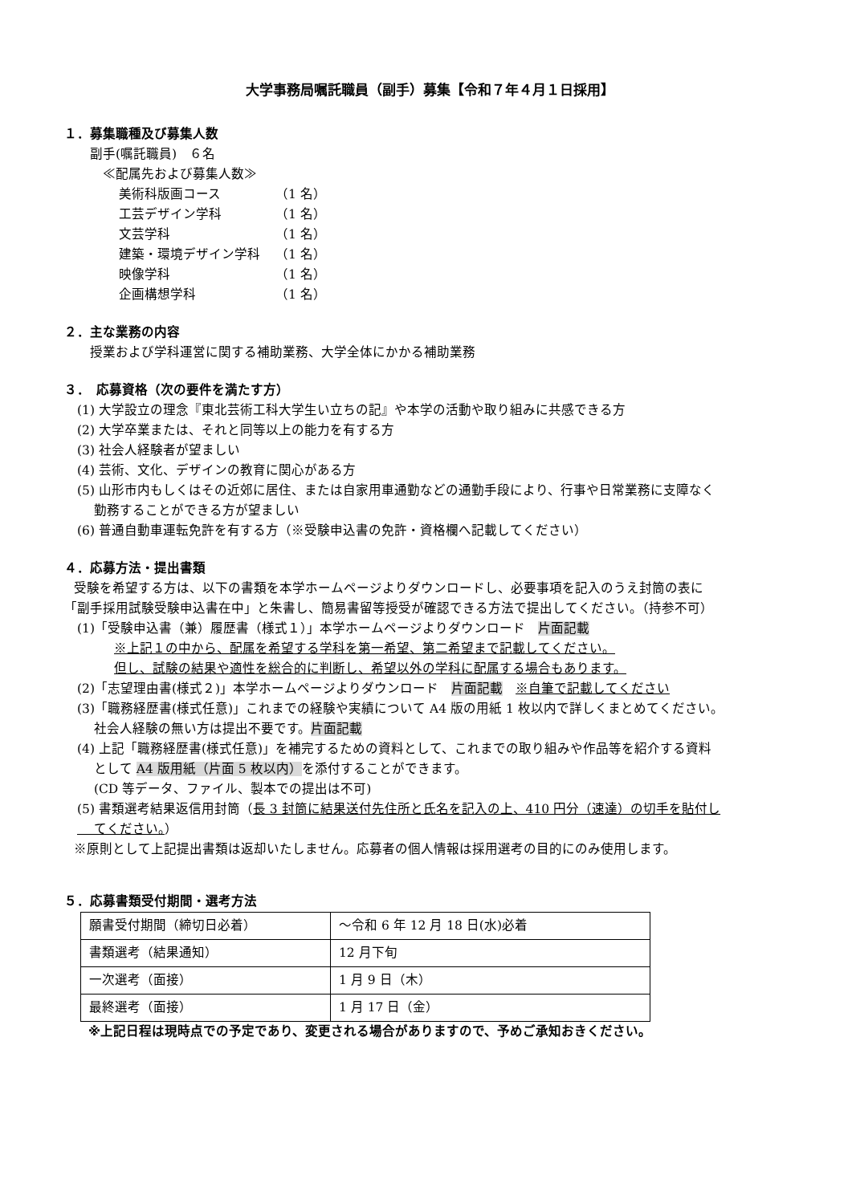大学事務局嘱託職員（副手）募集【令和７年４月１日採用】
１．募集職種及び募集人数
副手(嘱託職員)　６名
≪配属先および募集人数≫
美術科版画コース （1 名）
工芸デザイン学科 （1 名）
文芸学科 （1 名）
建築・環境デザイン学科 （1 名）
映像学科 （1 名）
企画構想学科 （1 名）
２．主な業務の内容
授業および学科運営に関する補助業務、大学全体にかかる補助業務
３．　応募資格（次の要件を満たす方）
(1) 大学設立の理念『東北芸術工科大学生い立ちの記』や本学の活動や取り組みに共感できる方
(2) 大学卒業または、それと同等以上の能力を有する方
(3) 社会人経験者が望ましい
(4) 芸術、文化、デザインの教育に関心がある方
(5) 山形市内もしくはその近郊に居住、または自家用車通勤などの通勤手段により、行事や日常業務に支障なく
　 勤務することができる方が望ましい
(6) 普通自動車運転免許を有する方（※受験申込書の免許・資格欄へ記載してください）
４．応募方法・提出書類
受験を希望する方は、以下の書類を本学ホームページよりダウンロードし、必要事項を記入のうえ封筒の表に
「副手採用試験受験申込書在中」と朱書し、簡易書留等授受が確認できる方法で提出してください。（持参不可）
(1)「受験申込書（兼）履歴書（様式１）」本学ホームページよりダウンロード　片面記載
※上記１の中から、配属を希望する学科を第一希望、第二希望まで記載してください。
但し、試験の結果や適性を総合的に判断し、希望以外の学科に配属する場合もあります。
(2)「志望理由書(様式２)」本学ホームページよりダウンロード　片面記載　※自筆で記載してください
(3)「職務経歴書(様式任意)」これまでの経験や実績について A4 版の用紙 1 枚以内で詳しくまとめてください。
　 社会人経験の無い方は提出不要です。片面記載
(4) 上記「職務経歴書(様式任意)」を補完するための資料として、これまでの取り組みや作品等を紹介する資料
　 として A4 版用紙（片面 5 枚以内）を添付することができます。
　 (CD 等データ、ファイル、製本での提出は不可)
(5) 書類選考結果返信用封筒（長 3 封筒に結果送付先住所と氏名を記入の上、410 円分（速達）の切手を貼付し
　 てください。）
※原則として上記提出書類は返却いたしません。応募者の個人情報は採用選考の目的にのみ使用します。
５．応募書類受付期間・選考方法
| 願書受付期間（締切日必着） | ～令和 6 年 12 月 18 日(水)必着 |
| 書類選考（結果通知） | 12 月下旬 |
| 一次選考（面接） | 1 月 9 日（木） |
| 最終選考（面接） | 1 月 17 日（金） |
※上記日程は現時点での予定であり、変更される場合がありますので、予めご承知おきください。